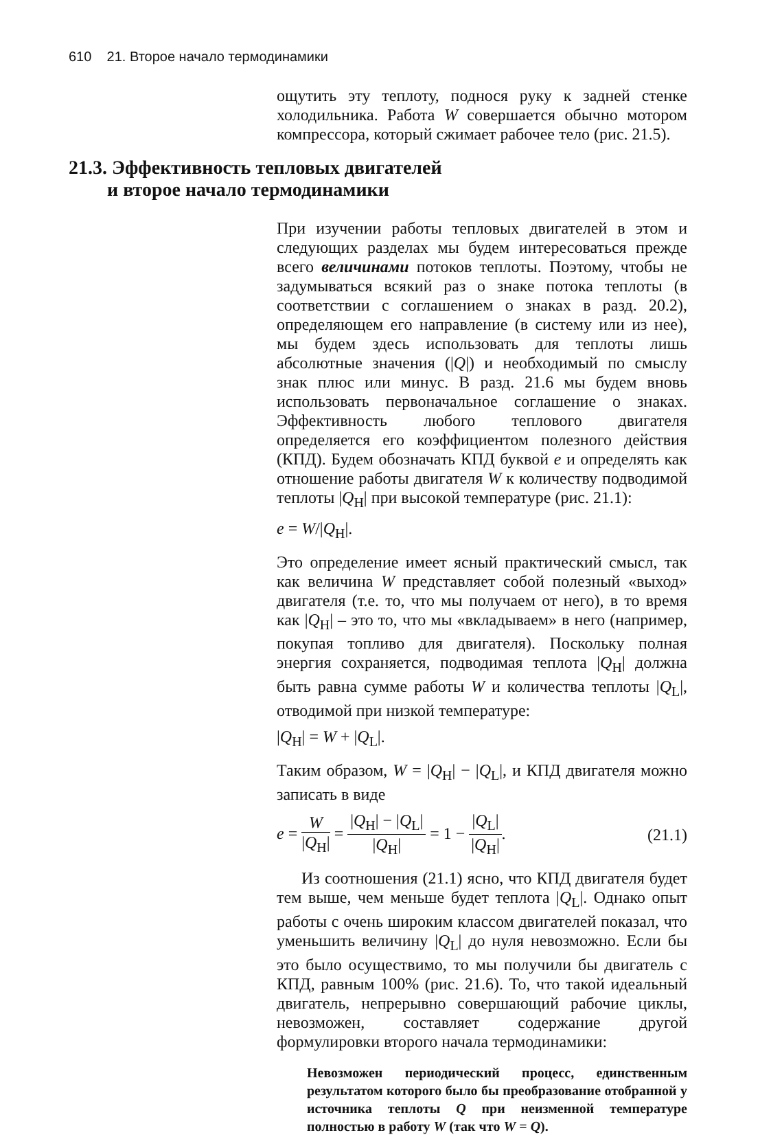610 21. Второе начало термодинамики
ощутить эту теплоту, поднося руку к задней стенке холодильника. Работа W совершается обычно мотором компрессора, который сжимает рабочее тело (рис. 21.5).
21.3. Эффективность тепловых двигателей
и второе начало термодинамики
При изучении работы тепловых двигателей в этом и следующих разделах мы будем интересоваться прежде всего величинами потоков теплоты. Поэтому, чтобы не задумываться всякий раз о знаке потока теплоты (в соответствии с соглашением о знаках в разд. 20.2), определяющем его направление (в систему или из нее), мы будем здесь использовать для теплоты лишь абсолютные значения (|Q|) и необходимый по смыслу знак плюс или минус. В разд. 21.6 мы будем вновь использовать первоначальное соглашение о знаках. Эффективность любого теплового двигателя определяется его коэффициентом полезного действия (КПД). Будем обозначать КПД буквой e и определять как отношение работы двигателя W к количеству подводимой теплоты |Q<sub>H</sub>| при высокой температуре (рис. 21.1):
e = W/|Q<sub>H</sub>|.
Это определение имеет ясный практический смысл, так как величина W представляет собой полезный «выход» двигателя (т.е. то, что мы получаем от него), в то время как |Q<sub>H</sub>| – это то, что мы «вкладываем» в него (например, покупая топливо для двигателя). Поскольку полная энергия сохраняется, подводимая теплота |Q<sub>H</sub>| должна быть равна сумме работы W и количества теплоты |Q<sub>L</sub>|, отводимой при низкой температуре:
|Q<sub>H</sub>| = W + |Q<sub>L</sub>|.
Таким образом, W = |Q<sub>H</sub>| − |Q<sub>L</sub>|, и КПД двигателя можно записать в виде
e = W |Q<sub>H</sub>| = |Q<sub>H</sub>| − |Q<sub>L</sub>| |Q<sub>H</sub>| = 1 − |Q<sub>L</sub>| |Q<sub>H</sub>|. (21.1)
Из соотношения (21.1) ясно, что КПД двигателя будет тем выше, чем меньше будет теплота |Q<sub>L</sub>|. Однако опыт работы с очень широким классом двигателей показал, что уменьшить величину |Q<sub>L</sub>| до нуля невозможно. Если бы это было осуществимо, то мы получили бы двигатель с КПД, равным 100% (рис. 21.6). То, что такой идеальный двигатель, непрерывно совершающий рабочие циклы, невозможен, составляет содержание другой формулировки второго начала термодинамики:
Невозможен периодический процесс, единственным результатом которого было бы преобразование отобранной у источника теплоты Q при неизменной температуре полностью в работу W (так что W = Q).